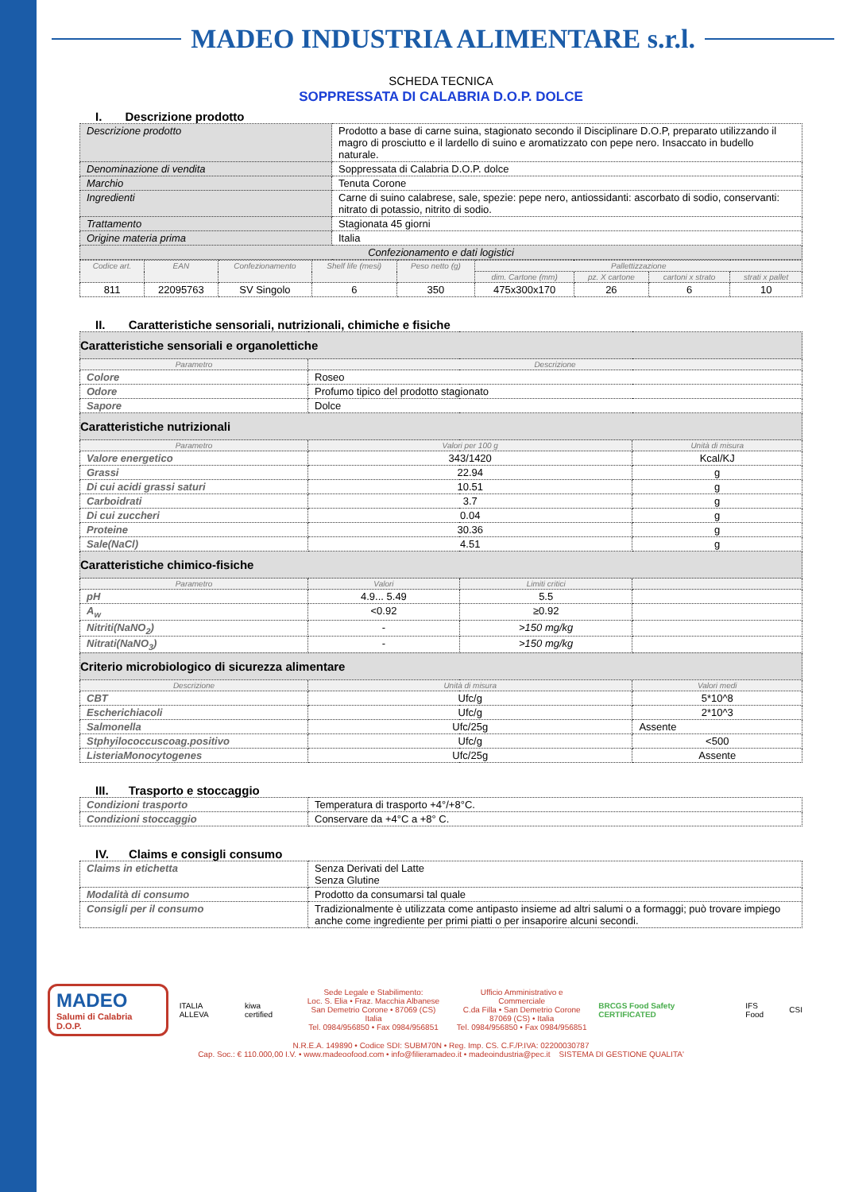MADEO INDUSTRIA ALIMENTARE s.r.l.
SCHEDA TECNICA
SOPPRESSATA DI CALABRIA D.O.P. DOLCE
I. Descrizione prodotto
| Descrizione prodotto | Prodotto a base di carne suina, stagionato secondo il Disciplinare D.O.P, preparato utilizzando il magro di prosciutto e il lardello di suino e aromatizzato con pepe nero. Insaccato in budello naturale. |
| Denominazione di vendita | Soppressata di Calabria D.O.P. dolce |
| Marchio | Tenuta Corone |
| Ingredienti | Carne di suino calabrese, sale, spezie: pepe nero, antiossidanti: ascorbato di sodio, conservanti: nitrato di potassio, nitrito di sodio. |
| Trattamento | Stagionata 45 giorni |
| Origine materia prima | Italia |
| Confezionamento e dati logistici | |
| Codice art. | EAN | Confezionamento | Shelf life (mesi) | Peso netto (g) | Pallettizzazione | | | |
| --- | --- | --- | --- | --- | --- | --- | --- | --- |
| | | | | | dim. Cartone (mm) | pz. X cartone | cartoni x strato | strati x pallet |
| 811 | 22095763 | SV Singolo | 6 | 350 | 475x300x170 | 26 | 6 | 10 |
II. Caratteristiche sensoriali, nutrizionali, chimiche e fisiche
| Caratteristiche sensoriali e organolettiche | | | |
| Parametro | Descrizione | | |
| Colore | Roseo | | |
| Odore | Profumo tipico del prodotto stagionato | | |
| Sapore | Dolce | | |
| Caratteristiche nutrizionali | | | |
| Parametro | Valori per 100 g | | Unità di misura |
| Valore energetico | 343/1420 | | Kcal/KJ |
| Grassi | 22.94 | | g |
| Di cui acidi grassi saturi | 10.51 | | g |
| Carboidrati | 3.7 | | g |
| Di cui zuccheri | 0.04 | | g |
| Proteine | 30.36 | | g |
| Sale(NaCl) | 4.51 | | g |
| Caratteristiche chimico-fisiche | | | |
| Parametro | Valori | Limiti critici | |
| pH | 4.9... 5.49 | 5.5 | |
| A<sub>w</sub> | <0.92 | ≥0.92 | |
| Nitriti(NaNO<sub>2</sub>) | - | >150 mg/kg | |
| Nitrati(NaNO<sub>3</sub>) | - | >150 mg/kg | |
| Criterio microbiologico di sicurezza alimentare | | | |
| Descrizione | Unità di misura | | Valori medi |
| CBT | Ufc/g | | 5*10^8 |
| Escherichiacoli | Ufc/g | | 2*10^3 |
| Salmonella | Ufc/25g | | Assente |
| Stphyilococcuscoag.positivo | Ufc/g | | <500 |
| ListeriaMonocytogenes | Ufc/25g | | Assente |
III. Trasporto e stoccaggio
| Condizioni trasporto | Temperatura di trasporto +4°/+8°C. |
| Condizioni stoccaggio | Conservare da +4°C a +8° C. |
IV. Claims e consigli consumo
| Claims in etichetta | Senza Derivati del Latte Senza Glutine |
| Modalità di consumo | Prodotto da consumarsi tal quale |
| Consigli per il consumo | Tradizionalmente è utilizzata come antipasto insieme ad altri salumi o a formaggi; può trovare impiego anche come ingrediente per primi piatti o per insaporire alcuni secondi. |
MADEO
Salumi di Calabria D.O.P.
ITALIA ALLEVA kiwa certified
Sede Legale e Stabilimento:
Loc. S. Elia • Fraz. Macchia Albanese
San Demetrio Corone • 87069 (CS) Italia
Tel. 0984/956850 • Fax 0984/956851
Ufficio Amministrativo e Commerciale
C.da Filla • San Demetrio Corone
87069 (CS) • Italia
Tel. 0984/956850 • Fax 0984/956851
BRCGS Food Safety CERTIFICATED IFS Food CSI
N.R.E.A. 149890 • Codice SDI: SUBM70N • Reg. Imp. CS. C.F./P.IVA: 02200030787
Cap. Soc.: € 110.000,00 I.V. • www.madeoofood.com • info@filieramadeo.it • madeoindustria@pec.it SISTEMA DI GESTIONE QUALITA'